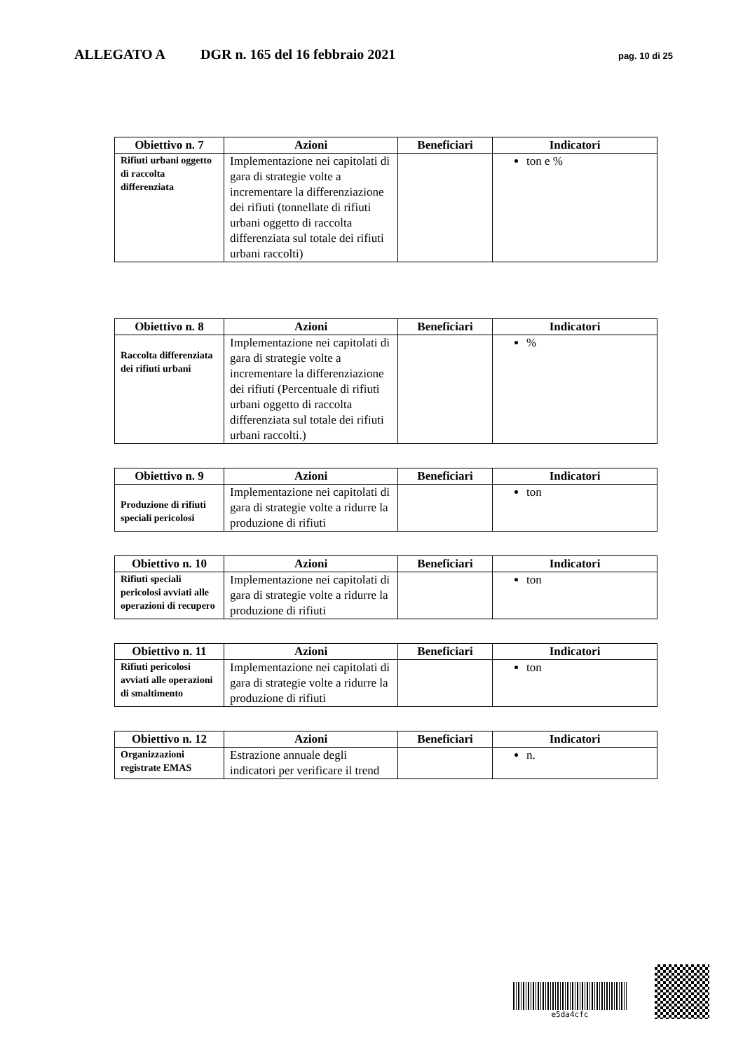ALLEGATO A DGR n. 165 del 16 febbraio 2021 pag. 10 di 25
| Obiettivo n. 7 | Azioni | Beneficiari | Indicatori |
| --- | --- | --- | --- |
| Rifiuti urbani oggetto di raccolta differenziata | Implementazione nei capitolati di gara di strategie volte a incrementare la differenziazione dei rifiuti (tonnellate di rifiuti urbani oggetto di raccolta differenziata sul totale dei rifiuti urbani raccolti) | | ton e % |
| Obiettivo n. 8 | Azioni | Beneficiari | Indicatori |
| --- | --- | --- | --- |
| Raccolta differenziata dei rifiuti urbani | Implementazione nei capitolati di gara di strategie volte a incrementare la differenziazione dei rifiuti (Percentuale di rifiuti urbani oggetto di raccolta differenziata sul totale dei rifiuti urbani raccolti.) | | % |
| Obiettivo n. 9 | Azioni | Beneficiari | Indicatori |
| --- | --- | --- | --- |
| Produzione di rifiuti speciali pericolosi | Implementazione nei capitolati di gara di strategie volte a ridurre la produzione di rifiuti | | ton |
| Obiettivo n. 10 | Azioni | Beneficiari | Indicatori |
| --- | --- | --- | --- |
| Rifiuti speciali pericolosi avviati alle operazioni di recupero | Implementazione nei capitolati di gara di strategie volte a ridurre la produzione di rifiuti | | ton |
| Obiettivo n. 11 | Azioni | Beneficiari | Indicatori |
| --- | --- | --- | --- |
| Rifiuti pericolosi avviati alle operazioni di smaltimento | Implementazione nei capitolati di gara di strategie volte a ridurre la produzione di rifiuti | | ton |
| Obiettivo n. 12 | Azioni | Beneficiari | Indicatori |
| --- | --- | --- | --- |
| Organizzazioni registrate EMAS | Estrazione annuale degli indicatori per verificare il trend | | n. |
e5da4cfc